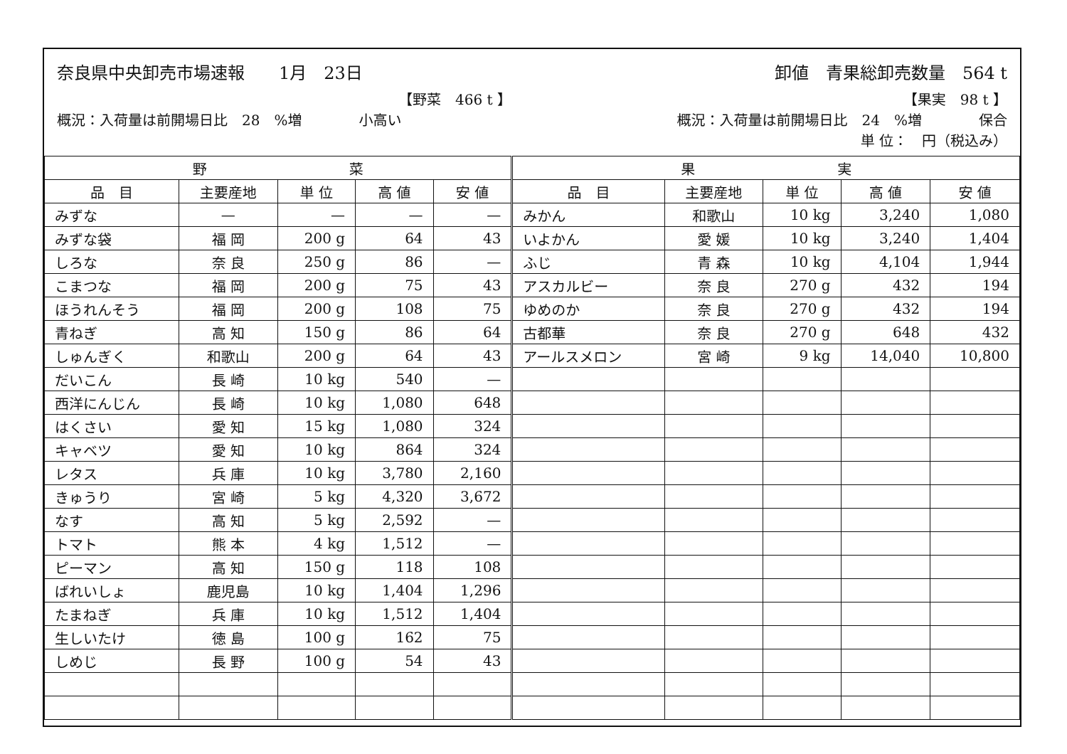奈良県中央卸売市場速報　　1月　23日 卸値　青果総卸売数量　564 t
【野菜　466 t 】 【果実　98 t 】
概況：入荷量は前開場日比　28　%増　　　　小高い 概況：入荷量は前開場日比　24　%増　　　　保合
単 位：　円（税込み）
| 野 菜 | | | | | 果 実 | | | | |
| --- | --- | --- | --- | --- | --- | --- | --- | --- | --- |
| 品 目 | 主要産地 | 単 位 | 高 値 | 安 値 | 品 目 | 主要産地 | 単 位 | 高 値 | 安 値 |
| みずな | — | — | — | — | みかん | 和歌山 | 10 kg | 3,240 | 1,080 |
| みずな袋 | 福 岡 | 200 g | 64 | 43 | いよかん | 愛 媛 | 10 kg | 3,240 | 1,404 |
| しろな | 奈 良 | 250 g | 86 | — | ふじ | 青 森 | 10 kg | 4,104 | 1,944 |
| こまつな | 福 岡 | 200 g | 75 | 43 | アスカルビー | 奈 良 | 270 g | 432 | 194 |
| ほうれんそう | 福 岡 | 200 g | 108 | 75 | ゆめのか | 奈 良 | 270 g | 432 | 194 |
| 青ねぎ | 高 知 | 150 g | 86 | 64 | 古都華 | 奈 良 | 270 g | 648 | 432 |
| しゅんぎく | 和歌山 | 200 g | 64 | 43 | アールスメロン | 宮 崎 | 9 kg | 14,040 | 10,800 |
| だいこん | 長 崎 | 10 kg | 540 | — | | | | | |
| 西洋にんじん | 長 崎 | 10 kg | 1,080 | 648 | | | | | |
| はくさい | 愛 知 | 15 kg | 1,080 | 324 | | | | | |
| キャベツ | 愛 知 | 10 kg | 864 | 324 | | | | | |
| レタス | 兵 庫 | 10 kg | 3,780 | 2,160 | | | | | |
| きゅうり | 宮 崎 | 5 kg | 4,320 | 3,672 | | | | | |
| なす | 高 知 | 5 kg | 2,592 | — | | | | | |
| トマト | 熊 本 | 4 kg | 1,512 | — | | | | | |
| ピーマン | 高 知 | 150 g | 118 | 108 | | | | | |
| ばれいしょ | 鹿児島 | 10 kg | 1,404 | 1,296 | | | | | |
| たまねぎ | 兵 庫 | 10 kg | 1,512 | 1,404 | | | | | |
| 生しいたけ | 徳 島 | 100 g | 162 | 75 | | | | | |
| しめじ | 長 野 | 100 g | 54 | 43 | | | | | |